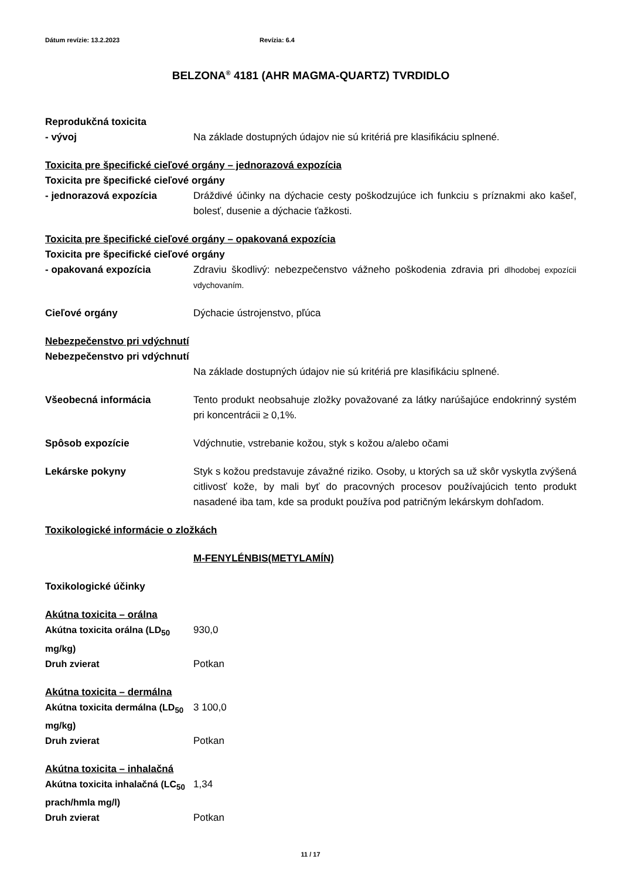Dátum revízie: 13.2.2023 Revízia: 6.4
BELZONA<sup>®</sup> 4181 (AHR MAGMA-QUARTZ) TVRDIDLO
Reprodukčná toxicita
- vývoj Na základe dostupných údajov nie sú kritériá pre klasifikáciu splnené.
Toxicita pre špecifické cieľové orgány – jednorazová expozícia
Toxicita pre špecifické cieľové orgány
- jednorazová expozícia Dráždivé účinky na dýchacie cesty poškodzujúce ich funkciu s príznakmi ako kašeľ, bolesť, dusenie a dýchacie ťažkosti.
Toxicita pre špecifické cieľové orgány – opakovaná expozícia
Toxicita pre špecifické cieľové orgány
- opakovaná expozícia Zdraviu škodlivý: nebezpečenstvo vážneho poškodenia zdravia pri dlhodobej expozícii vdychovaním.
Cieľové orgány Dýchacie ústrojenstvo, pľúca
Nebezpečenstvo pri vdýchnutí
Nebezpečenstvo pri vdýchnutí
Na základe dostupných údajov nie sú kritériá pre klasifikáciu splnené.
Všeobecná informácia Tento produkt neobsahuje zložky považované za látky narúšajúce endokrinný systém pri koncentrácii ≥ 0,1%.
Spôsob expozície Vdýchnutie, vstrebanie kožou, styk s kožou a/alebo očami
Lekárske pokyny Styk s kožou predstavuje závažné riziko. Osoby, u ktorých sa už skôr vyskytla zvýšená citlivosť kože, by mali byť do pracovných procesov používajúcich tento produkt nasadené iba tam, kde sa produkt používa pod patričným lekárskym dohľadom.
Toxikologické informácie o zložkách
M-FENYLÉNBIS(METYLAMÍN)
Toxikologické účinky
Akútna toxicita – orálna
Akútna toxicita orálna (LD<sub>50</sub> mg/kg)
930,0
Druh zvierat Potkan
Akútna toxicita – dermálna
Akútna toxicita dermálna (LD<sub>50</sub> mg/kg)
3 100,0
Druh zvierat Potkan
Akútna toxicita – inhalačná
Akútna toxicita inhalačná (LC<sub>50</sub> prach/hmla mg/l)
1,34
Druh zvierat Potkan
11 / 17